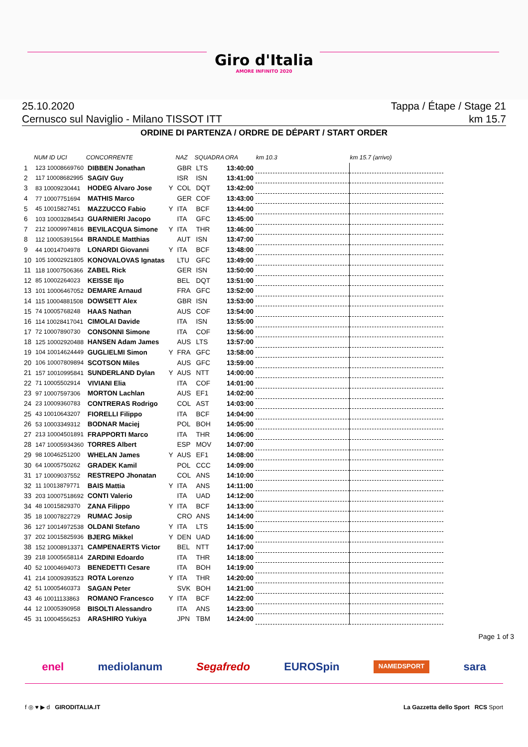Giro d'Italia
AMORE INFINITO 2020
25.10.2020 Tappa / Étape / Stage 21
Cernusco sul Naviglio - Milano TISSOT ITT km 15.7
ORDINE DI PARTENZA / ORDRE DE DÉPART / START ORDER
| | NUM ID UCI | CONCORRENTE | | NAZ | SQUADRA | ORA | km 10.3 | km 15.7 (arrivo) |
| --- | --- | --- | --- | --- | --- | --- | --- | --- |
| 1 | 123 10008669760 | DIBBEN Jonathan | | GBR | LTS | 13:40:00 | | |
| 2 | 117 10008682995 | SAGIV Guy | | ISR | ISN | 13:41:00 | | |
| 3 | 83 10009230441 | HODEG Alvaro Jose | Y | COL | DQT | 13:42:00 | | |
| 4 | 77 10007751694 | MATHIS Marco | | GER | COF | 13:43:00 | | |
| 5 | 45 10015827451 | MAZZUCCO Fabio | Y | ITA | BCF | 13:44:00 | | |
| 6 | 103 10003284543 | GUARNIERI Jacopo | | ITA | GFC | 13:45:00 | | |
| 7 | 212 10009974816 | BEVILACQUA Simone | Y | ITA | THR | 13:46:00 | | |
| 8 | 112 10005391564 | BRANDLE Matthias | | AUT | ISN | 13:47:00 | | |
| 9 | 44 10014704978 | LONARDI Giovanni | Y | ITA | BCF | 13:48:00 | | |
| 10 | 105 10002921805 | KONOVALOVAS Ignatas | | LTU | GFC | 13:49:00 | | |
| 11 | 118 10007506366 | ZABEL Rick | | GER | ISN | 13:50:00 | | |
| 12 | 85 10002264023 | KEISSE Iljo | | BEL | DQT | 13:51:00 | | |
| 13 | 101 10006467052 | DEMARE Arnaud | | FRA | GFC | 13:52:00 | | |
| 14 | 115 10004881508 | DOWSETT Alex | | GBR | ISN | 13:53:00 | | |
| 15 | 74 10005768248 | HAAS Nathan | | AUS | COF | 13:54:00 | | |
| 16 | 114 10028417041 | CIMOLAI Davide | | ITA | ISN | 13:55:00 | | |
| 17 | 72 10007890730 | CONSONNI Simone | | ITA | COF | 13:56:00 | | |
| 18 | 125 10002920488 | HANSEN Adam James | | AUS | LTS | 13:57:00 | | |
| 19 | 104 10014624449 | GUGLIELMI Simon | Y | FRA | GFC | 13:58:00 | | |
| 20 | 106 10007809894 | SCOTSON Miles | | AUS | GFC | 13:59:00 | | |
| 21 | 157 10010995841 | SUNDERLAND Dylan | Y | AUS | NTT | 14:00:00 | | |
| 22 | 71 10005502914 | VIVIANI Elia | | ITA | COF | 14:01:00 | | |
| 23 | 97 10007597306 | MORTON Lachlan | | AUS | EF1 | 14:02:00 | | |
| 24 | 23 10009360783 | CONTRERAS Rodrigo | | COL | AST | 14:03:00 | | |
| 25 | 43 10010643207 | FIORELLI Filippo | | ITA | BCF | 14:04:00 | | |
| 26 | 53 10003349312 | BODNAR Maciej | | POL | BOH | 14:05:00 | | |
| 27 | 213 10004501891 | FRAPPORTI Marco | | ITA | THR | 14:06:00 | | |
| 28 | 147 10005934360 | TORRES Albert | | ESP | MOV | 14:07:00 | | |
| 29 | 98 10046251200 | WHELAN James | Y | AUS | EF1 | 14:08:00 | | |
| 30 | 64 10005750262 | GRADEK Kamil | | POL | CCC | 14:09:00 | | |
| 31 | 17 10009037552 | RESTREPO Jhonatan | | COL | ANS | 14:10:00 | | |
| 32 | 11 10013879771 | BAIS Mattia | Y | ITA | ANS | 14:11:00 | | |
| 33 | 203 10007518692 | CONTI Valerio | | ITA | UAD | 14:12:00 | | |
| 34 | 48 10015829370 | ZANA Filippo | Y | ITA | BCF | 14:13:00 | | |
| 35 | 18 10007822729 | RUMAC Josip | | CRO | ANS | 14:14:00 | | |
| 36 | 127 10014972538 | OLDANI Stefano | Y | ITA | LTS | 14:15:00 | | |
| 37 | 202 10015825936 | BJERG Mikkel | Y | DEN | UAD | 14:16:00 | | |
| 38 | 152 10008913371 | CAMPENAERTS Victor | | BEL | NTT | 14:17:00 | | |
| 39 | 218 10005658114 | ZARDINI Edoardo | | ITA | THR | 14:18:00 | | |
| 40 | 52 10004694073 | BENEDETTI Cesare | | ITA | BOH | 14:19:00 | | |
| 41 | 214 10009393523 | ROTA Lorenzo | Y | ITA | THR | 14:20:00 | | |
| 42 | 51 10005460373 | SAGAN Peter | | SVK | BOH | 14:21:00 | | |
| 43 | 46 10011133863 | ROMANO Francesco | Y | ITA | BCF | 14:22:00 | | |
| 44 | 12 10005390958 | BISOLTI Alessandro | | ITA | ANS | 14:23:00 | | |
| 45 | 31 10004556253 | ARASHIRO Yukiya | | JPN | TBM | 14:24:00 | | |
Page 1 of 3
enel mediolanum Segafredo EUROSpin NAMEDSPORT sara
f ◎ ♥ ▶ d GIRODITALIA.IT La Gazzetta dello Sport RCS Sport